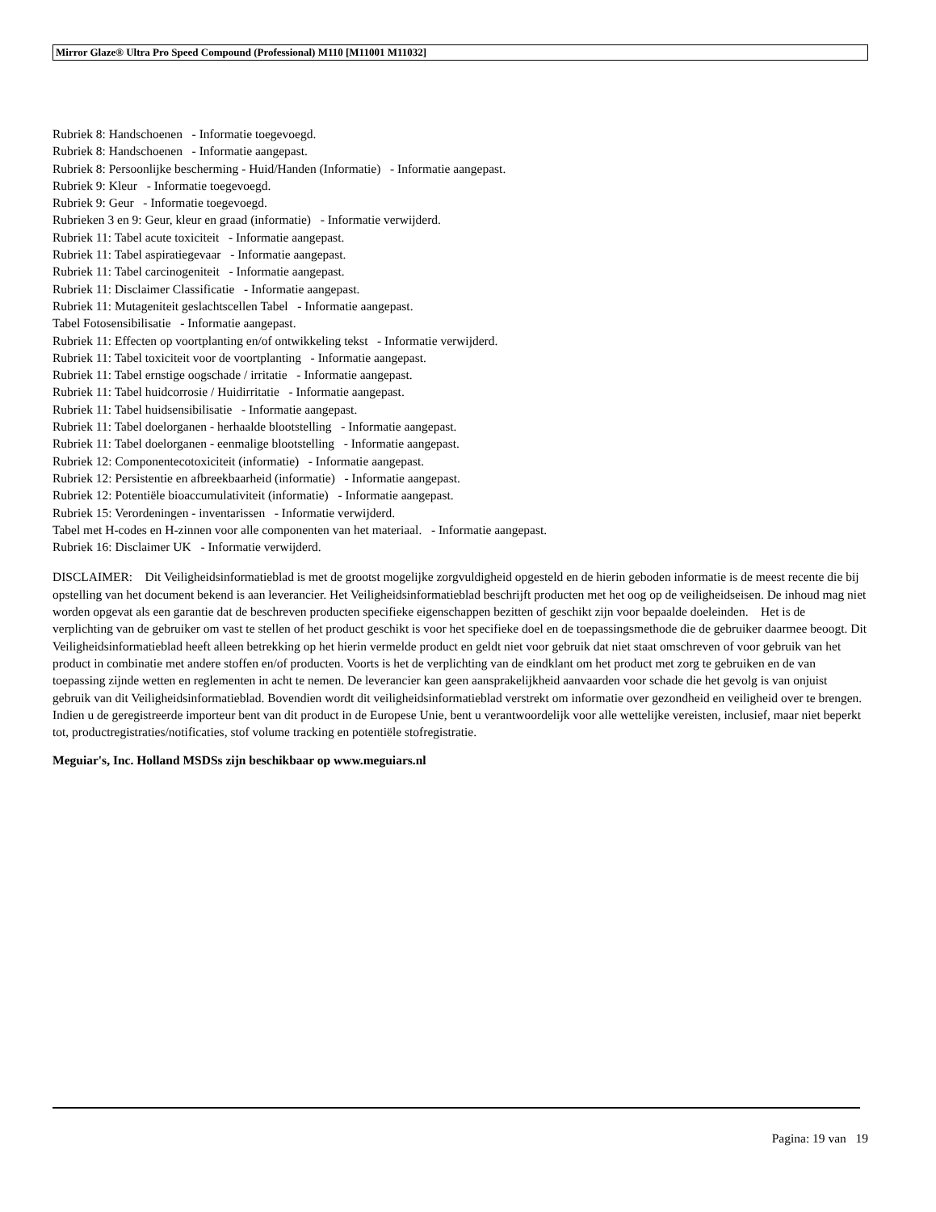Mirror Glaze® Ultra Pro Speed Compound (Professional) M110 [M11001 M11032]
Rubriek 8: Handschoenen - Informatie toegevoegd.
Rubriek 8: Handschoenen - Informatie aangepast.
Rubriek 8: Persoonlijke bescherming - Huid/Handen (Informatie) - Informatie aangepast.
Rubriek 9: Kleur - Informatie toegevoegd.
Rubriek 9: Geur - Informatie toegevoegd.
Rubrieken 3 en 9: Geur, kleur en graad (informatie) - Informatie verwijderd.
Rubriek 11: Tabel acute toxiciteit - Informatie aangepast.
Rubriek 11: Tabel aspiratiegevaar - Informatie aangepast.
Rubriek 11: Tabel carcinogeniteit - Informatie aangepast.
Rubriek 11: Disclaimer Classificatie - Informatie aangepast.
Rubriek 11: Mutageniteit geslachtscellen Tabel - Informatie aangepast.
Tabel Fotosensibilisatie - Informatie aangepast.
Rubriek 11: Effecten op voortplanting en/of ontwikkeling tekst - Informatie verwijderd.
Rubriek 11: Tabel toxiciteit voor de voortplanting - Informatie aangepast.
Rubriek 11: Tabel ernstige oogschade / irritatie - Informatie aangepast.
Rubriek 11: Tabel huidcorrosie / Huidirritatie - Informatie aangepast.
Rubriek 11: Tabel huidsensibilisatie - Informatie aangepast.
Rubriek 11: Tabel doelorganen - herhaalde blootstelling - Informatie aangepast.
Rubriek 11: Tabel doelorganen - eenmalige blootstelling - Informatie aangepast.
Rubriek 12: Componentecotoxiciteit (informatie) - Informatie aangepast.
Rubriek 12: Persistentie en afbreekbaarheid (informatie) - Informatie aangepast.
Rubriek 12: Potentiële bioaccumulativiteit (informatie) - Informatie aangepast.
Rubriek 15: Verordeningen - inventarissen - Informatie verwijderd.
Tabel met H-codes en H-zinnen voor alle componenten van het materiaal. - Informatie aangepast.
Rubriek 16: Disclaimer UK - Informatie verwijderd.
DISCLAIMER: Dit Veiligheidsinformatieblad is met de grootst mogelijke zorgvuldigheid opgesteld en de hierin geboden informatie is de meest recente die bij opstelling van het document bekend is aan leverancier. Het Veiligheidsinformatieblad beschrijft producten met het oog op de veiligheidseisen. De inhoud mag niet worden opgevat als een garantie dat de beschreven producten specifieke eigenschappen bezitten of geschikt zijn voor bepaalde doeleinden. Het is de verplichting van de gebruiker om vast te stellen of het product geschikt is voor het specifieke doel en de toepassingsmethode die de gebruiker daarmee beoogt. Dit Veiligheidsinformatieblad heeft alleen betrekking op het hierin vermelde product en geldt niet voor gebruik dat niet staat omschreven of voor gebruik van het product in combinatie met andere stoffen en/of producten. Voorts is het de verplichting van de eindklant om het product met zorg te gebruiken en de van toepassing zijnde wetten en reglementen in acht te nemen. De leverancier kan geen aansprakelijkheid aanvaarden voor schade die het gevolg is van onjuist gebruik van dit Veiligheidsinformatieblad. Bovendien wordt dit veiligheidsinformatieblad verstrekt om informatie over gezondheid en veiligheid over te brengen. Indien u de geregistreerde importeur bent van dit product in de Europese Unie, bent u verantwoordelijk voor alle wettelijke vereisten, inclusief, maar niet beperkt tot, productregistraties/notificaties, stof volume tracking en potentiële stofregistratie.
Meguiar's, Inc. Holland MSDSs zijn beschikbaar op www.meguiars.nl
Pagina: 19 van 19